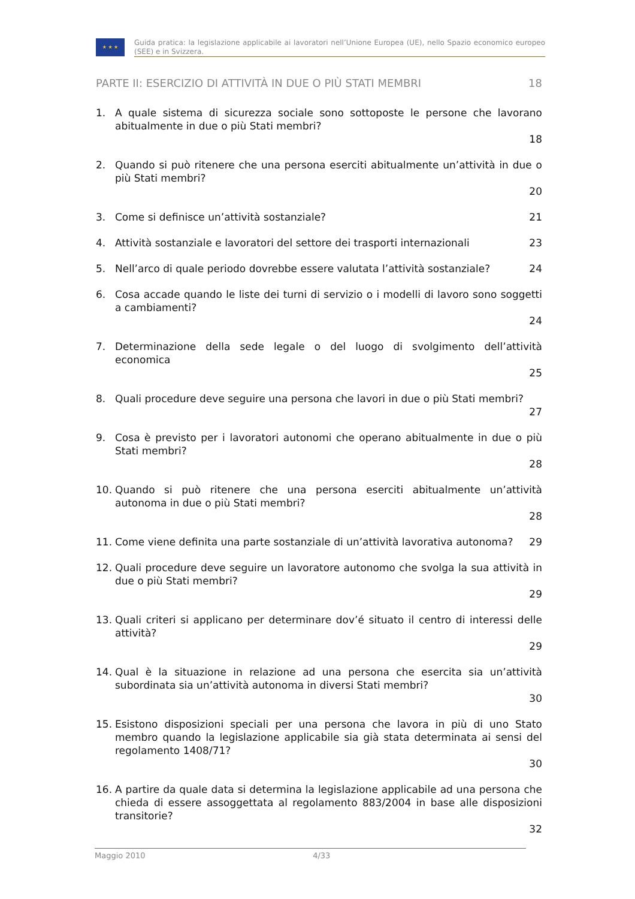★ ★ ★
Guida pratica: la legislazione applicabile ai lavoratori nell’Unione Europea (UE), nello Spazio economico europeo (SEE) e in Svizzera.
PARTE II: ESERCIZIO DI ATTIVITÀ IN DUE O PIÙ STATI MEMBRI 18
1. A quale sistema di sicurezza sociale sono sottoposte le persone che lavorano abitualmente in due o più Stati membri?
18
2. Quando si può ritenere che una persona eserciti abitualmente un’attività in due o più Stati membri?
20
3. Come si definisce un’attività sostanziale? 21
4. Attività sostanziale e lavoratori del settore dei trasporti internazionali 23
5. Nell’arco di quale periodo dovrebbe essere valutata l’attività sostanziale? 24
6. Cosa accade quando le liste dei turni di servizio o i modelli di lavoro sono soggetti a cambiamenti?
24
7. Determinazione della sede legale o del luogo di svolgimento dell’attività economica
25
8. Quali procedure deve seguire una persona che lavori in due o più Stati membri?
27
9. Cosa è previsto per i lavoratori autonomi che operano abitualmente in due o più Stati membri?
28
10. Quando si può ritenere che una persona eserciti abitualmente un’attività autonoma in due o più Stati membri?
28
11. Come viene definita una parte sostanziale di un’attività lavorativa autonoma? 29
12. Quali procedure deve seguire un lavoratore autonomo che svolga la sua attività in due o più Stati membri?
29
13. Quali criteri si applicano per determinare dov’é situato il centro di interessi delle attività?
29
14. Qual è la situazione in relazione ad una persona che esercita sia un’attività subordinata sia un’attività autonoma in diversi Stati membri?
30
15. Esistono disposizioni speciali per una persona che lavora in più di uno Stato membro quando la legislazione applicabile sia già stata determinata ai sensi del regolamento 1408/71?
30
16. A partire da quale data si determina la legislazione applicabile ad una persona che chieda di essere assoggettata al regolamento 883/2004 in base alle disposizioni transitorie?
32
Maggio 2010 4/33